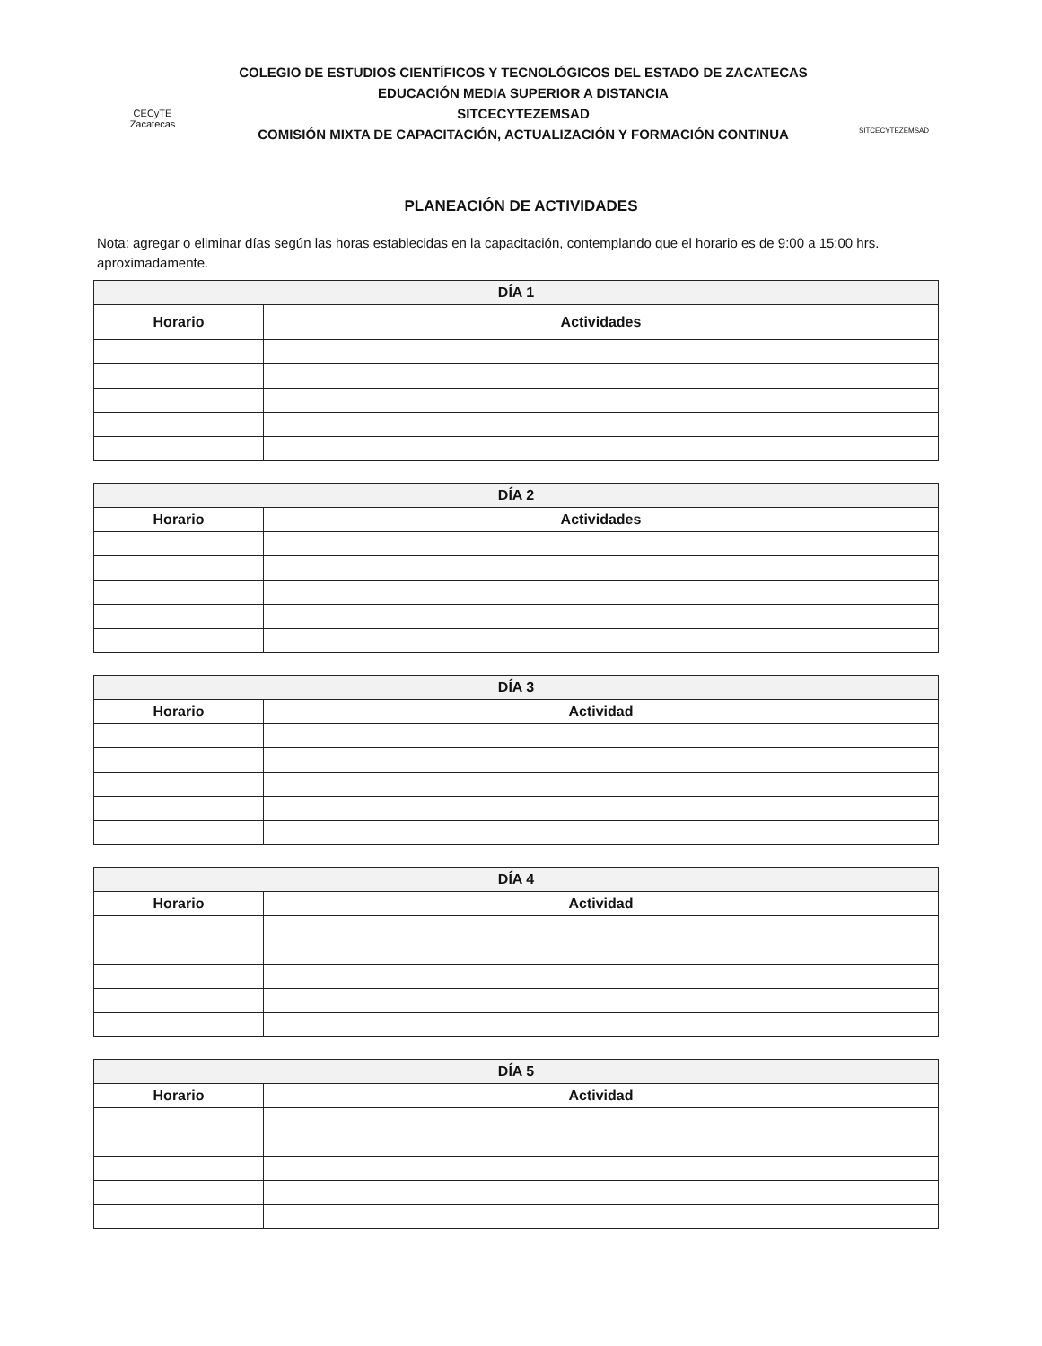CECyTE
Zacatecas
COLEGIO DE ESTUDIOS CIENTÍFICOS Y TECNOLÓGICOS DEL ESTADO DE ZACATECAS
EDUCACIÓN MEDIA SUPERIOR A DISTANCIA
SITCECYTEZEMSAD
COMISIÓN MIXTA DE CAPACITACIÓN, ACTUALIZACIÓN Y FORMACIÓN CONTINUA
SITCECYTEZEMSAD
PLANEACIÓN DE ACTIVIDADES
Nota: agregar o eliminar días según las horas establecidas en la capacitación, contemplando que el horario es de 9:00 a 15:00 hrs. aproximadamente.
| DÍA 1 | |
| --- | --- |
| Horario | Actividades |
| DÍA 2 | |
| --- | --- |
| Horario | Actividades |
| DÍA 3 | |
| --- | --- |
| Horario | Actividad |
| DÍA 4 | |
| --- | --- |
| Horario | Actividad |
| DÍA 5 | |
| --- | --- |
| Horario | Actividad |